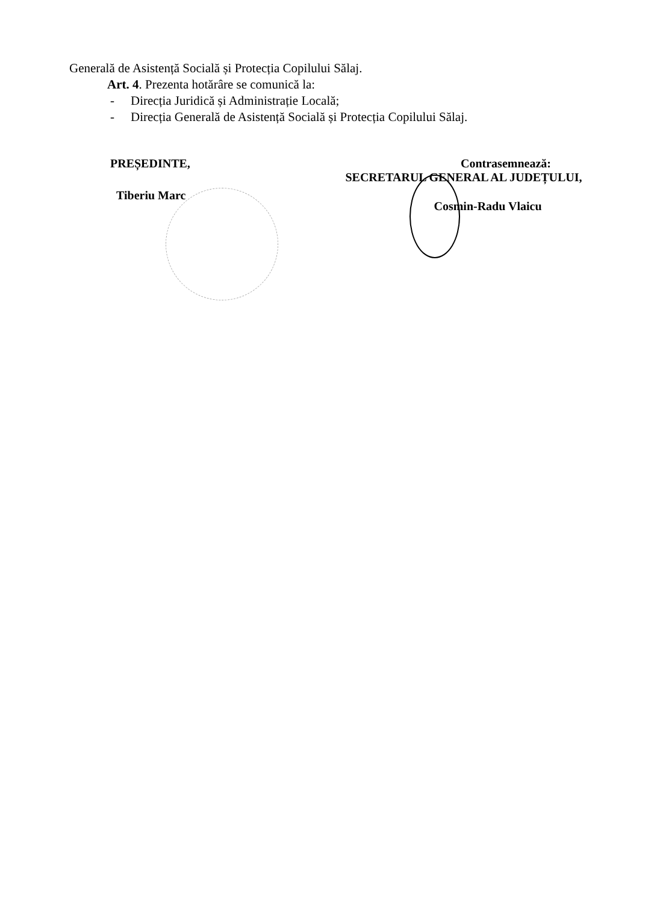Generală de Asistență Socială și Protecția Copilului Sălaj.
Art. 4. Prezenta hotărâre se comunică la:
- Direcția Juridică și Administrație Locală;
- Direcția Generală de Asistență Socială și Protecția Copilului Sălaj.
PREȘEDINTE,
Tiberiu Marc
Contrasemnează:
SECRETARUL GENERAL AL JUDEȚULUI,
Cosmin-Radu Vlaicu